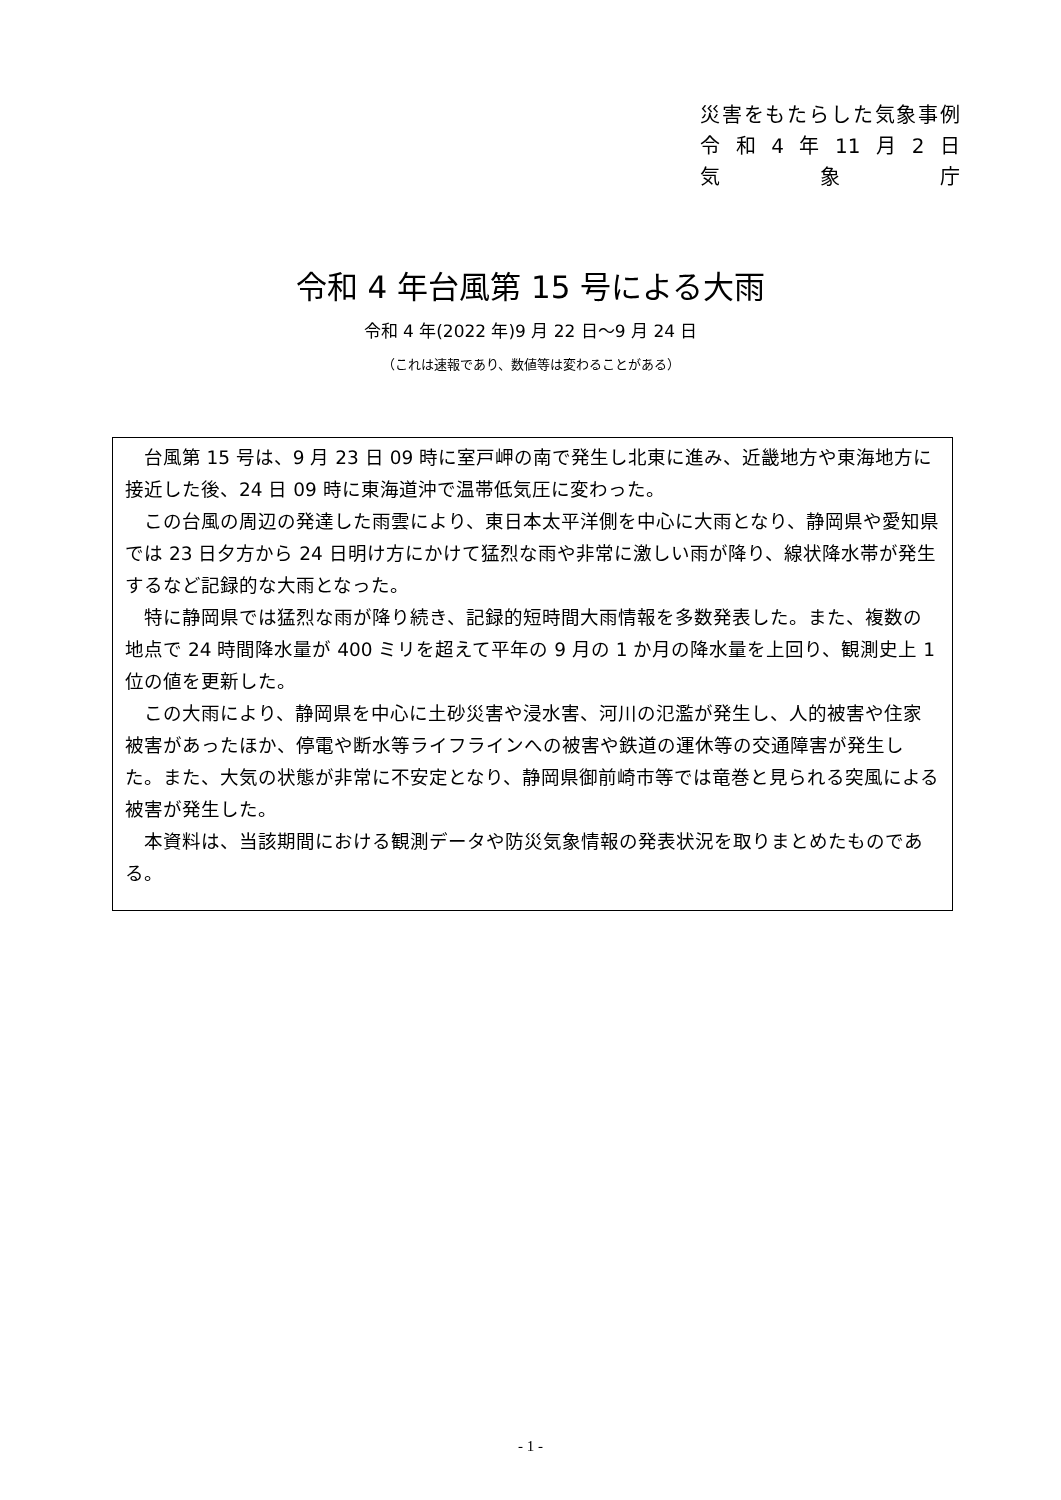災害をもたらした気象事例
令和 4 年 11 月 2 日
気 象 庁
令和 4 年台風第 15 号による大雨
令和 4 年(2022 年)9 月 22 日～9 月 24 日
（これは速報であり、数値等は変わることがある）
台風第 15 号は、9 月 23 日 09 時に室戸岬の南で発生し北東に進み、近畿地方や東海地方に接近した後、24 日 09 時に東海道沖で温帯低気圧に変わった。
この台風の周辺の発達した雨雲により、東日本太平洋側を中心に大雨となり、静岡県や愛知県では 23 日夕方から 24 日明け方にかけて猛烈な雨や非常に激しい雨が降り、線状降水帯が発生するなど記録的な大雨となった。
特に静岡県では猛烈な雨が降り続き、記録的短時間大雨情報を多数発表した。また、複数の地点で 24 時間降水量が 400 ミリを超えて平年の 9 月の 1 か月の降水量を上回り、観測史上 1 位の値を更新した。
この大雨により、静岡県を中心に土砂災害や浸水害、河川の氾濫が発生し、人的被害や住家被害があったほか、停電や断水等ライフラインへの被害や鉄道の運休等の交通障害が発生した。また、大気の状態が非常に不安定となり、静岡県御前崎市等では竜巻と見られる突風による被害が発生した。
本資料は、当該期間における観測データや防災気象情報の発表状況を取りまとめたものである。
- 1 -